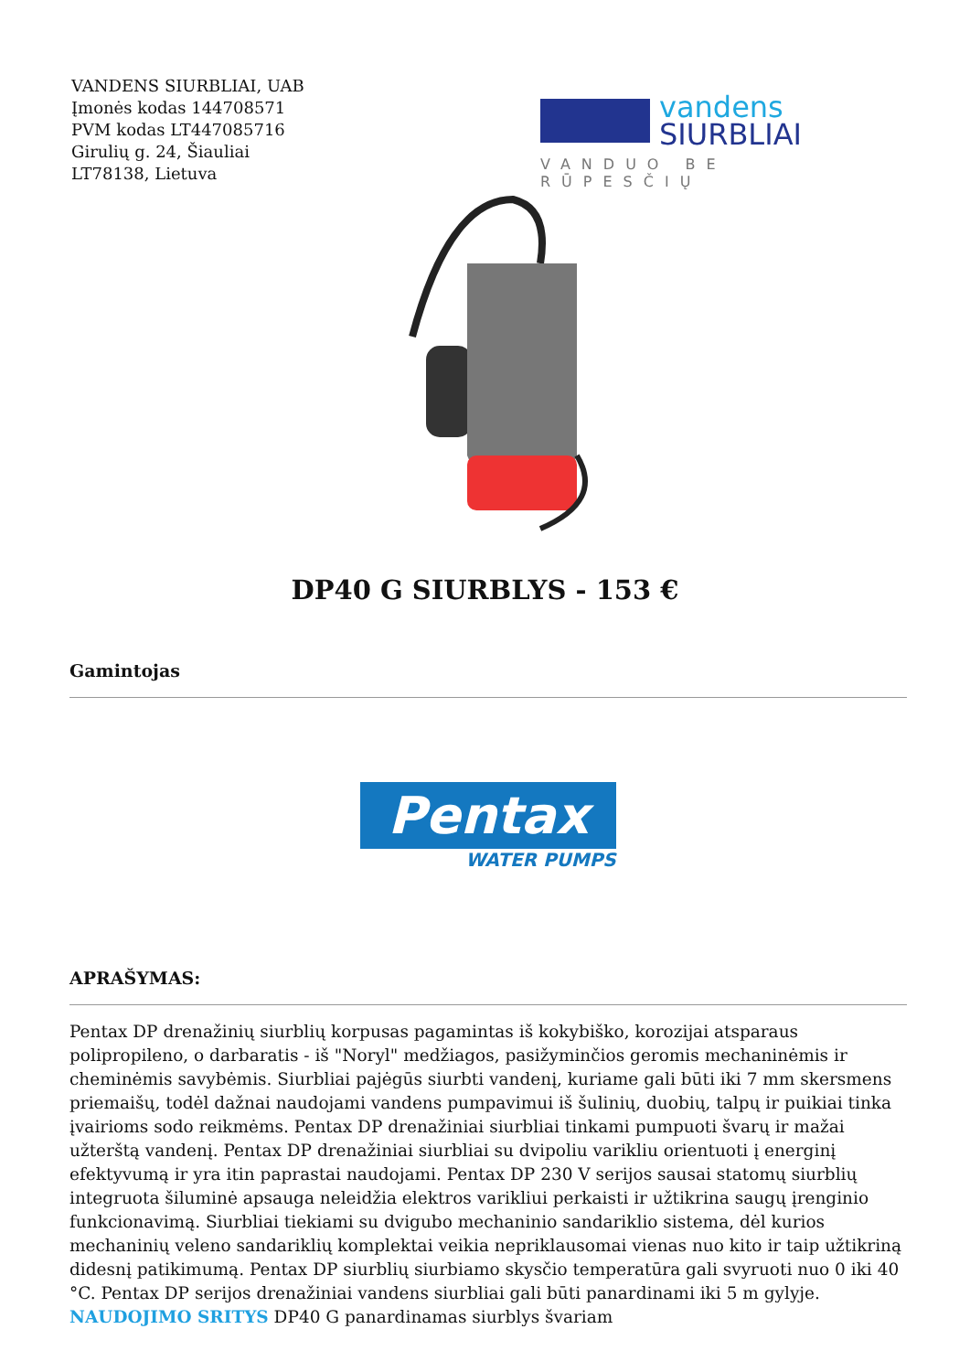VANDENS SIURBLIAI, UAB
Įmonės kodas 144708571
PVM kodas LT447085716
Girulių g. 24, Šiauliai
LT78138, Lietuva
vandens
SIURBLIAI
VANDUO BE RŪPESČIŲ
DP40 G SIURBLYS - 153 €
Gamintojas
Pentax
WATER PUMPS
APRAŠYMAS:
Pentax DP drenažinių siurblių korpusas pagamintas iš kokybiško, korozijai atsparaus polipropileno, o darbaratis - iš "Noryl" medžiagos, pasižyminčios geromis mechaninėmis ir cheminėmis savybėmis. Siurbliai pajėgūs siurbti vandenį, kuriame gali būti iki 7 mm skersmens priemaišų, todėl dažnai naudojami vandens pumpavimui iš šulinių, duobių, talpų ir puikiai tinka įvairioms sodo reikmėms. Pentax DP drenažiniai siurbliai tinkami pumpuoti švarų ir mažai užterštą vandenį. Pentax DP drenažiniai siurbliai su dvipoliu varikliu orientuoti į energinį efektyvumą ir yra itin paprastai naudojami. Pentax DP 230 V serijos sausai statomų siurblių integruota šiluminė apsauga neleidžia elektros varikliui perkaisti ir užtikrina saugų įrenginio funkcionavimą. Siurbliai tiekiami su dvigubo mechaninio sandariklio sistema, dėl kurios mechaninių veleno sandariklių komplektai veikia nepriklausomai vienas nuo kito ir taip užtikriną didesnį patikimumą. Pentax DP siurblių siurbiamo skysčio temperatūra gali svyruoti nuo 0 iki 40 °C. Pentax DP serijos drenažiniai vandens siurbliai gali būti panardinami iki 5 m gylyje. NAUDOJIMO SRITYS DP40 G panardinamas siurblys švariam